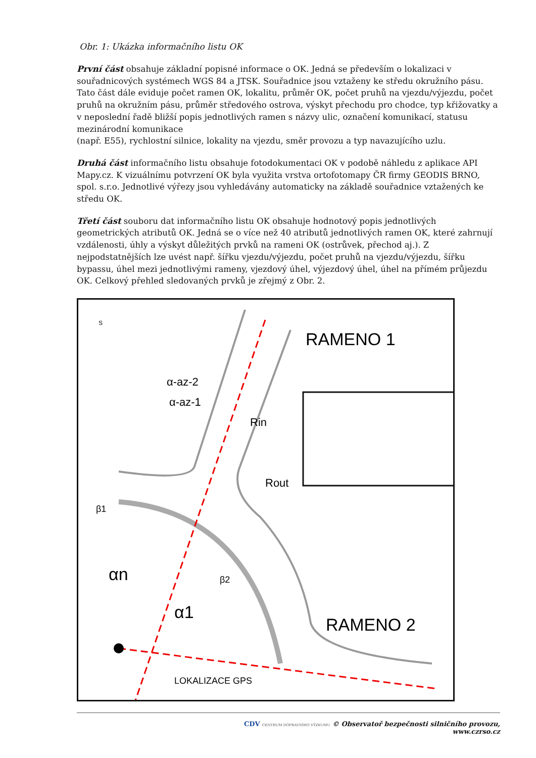Obr. 1: Ukázka informačního listu OK
První část obsahuje základní popisné informace o OK. Jedná se především o lokalizaci v souřadnicových systémech WGS 84 a JTSK. Souřadnice jsou vztaženy ke středu okružního pásu. Tato část dále eviduje počet ramen OK, lokalitu, průměr OK, počet pruhů na vjezdu/výjezdu, počet pruhů na okružním pásu, průměr středového ostrova, výskyt přechodu pro chodce, typ křižovatky a v neposlední řadě bližší popis jednotlivých ramen s názvy ulic, označení komunikací, statusu mezinárodní komunikace
(např. E55), rychlostní silnice, lokality na vjezdu, směr provozu a typ navazujícího uzlu.
Druhá část informačního listu obsahuje fotodokumentaci OK v podobě náhledu z aplikace API Mapy.cz. K vizuálnímu potvrzení OK byla využita vrstva ortofotomapy ČR firmy GEODIS BRNO, spol. s.r.o. Jednotlivé výřezy jsou vyhledávány automaticky na základě souřadnice vztažených ke středu OK.
Třetí část souboru dat informačního listu OK obsahuje hodnotový popis jednotlivých geometrických atributů OK. Jedná se o více než 40 atributů jednotlivých ramen OK, které zahrnují vzdálenosti, úhly a výskyt důležitých prvků na rameni OK (ostrůvek, přechod aj.). Z nejpodstatnějších lze uvést např. šířku vjezdu/výjezdu, počet pruhů na vjezdu/výjezdu, šířku bypassu, úhel mezi jednotlivými rameny, vjezdový úhel, výjezdový úhel, úhel na přímém průjezdu OK. Celkový přehled sledovaných prvků je zřejmý z Obr. 2.
RAMENO 1
RAMENO 2
α-az-2
α-az-1
Rin
Rout
β1
β2
αn
α1
LOKALIZACE GPS
S
CDV CENTRUM DOPRAVNÍHO VÝZKUMU © Observatoř bezpečnosti silničního provozu, www.czrso.cz